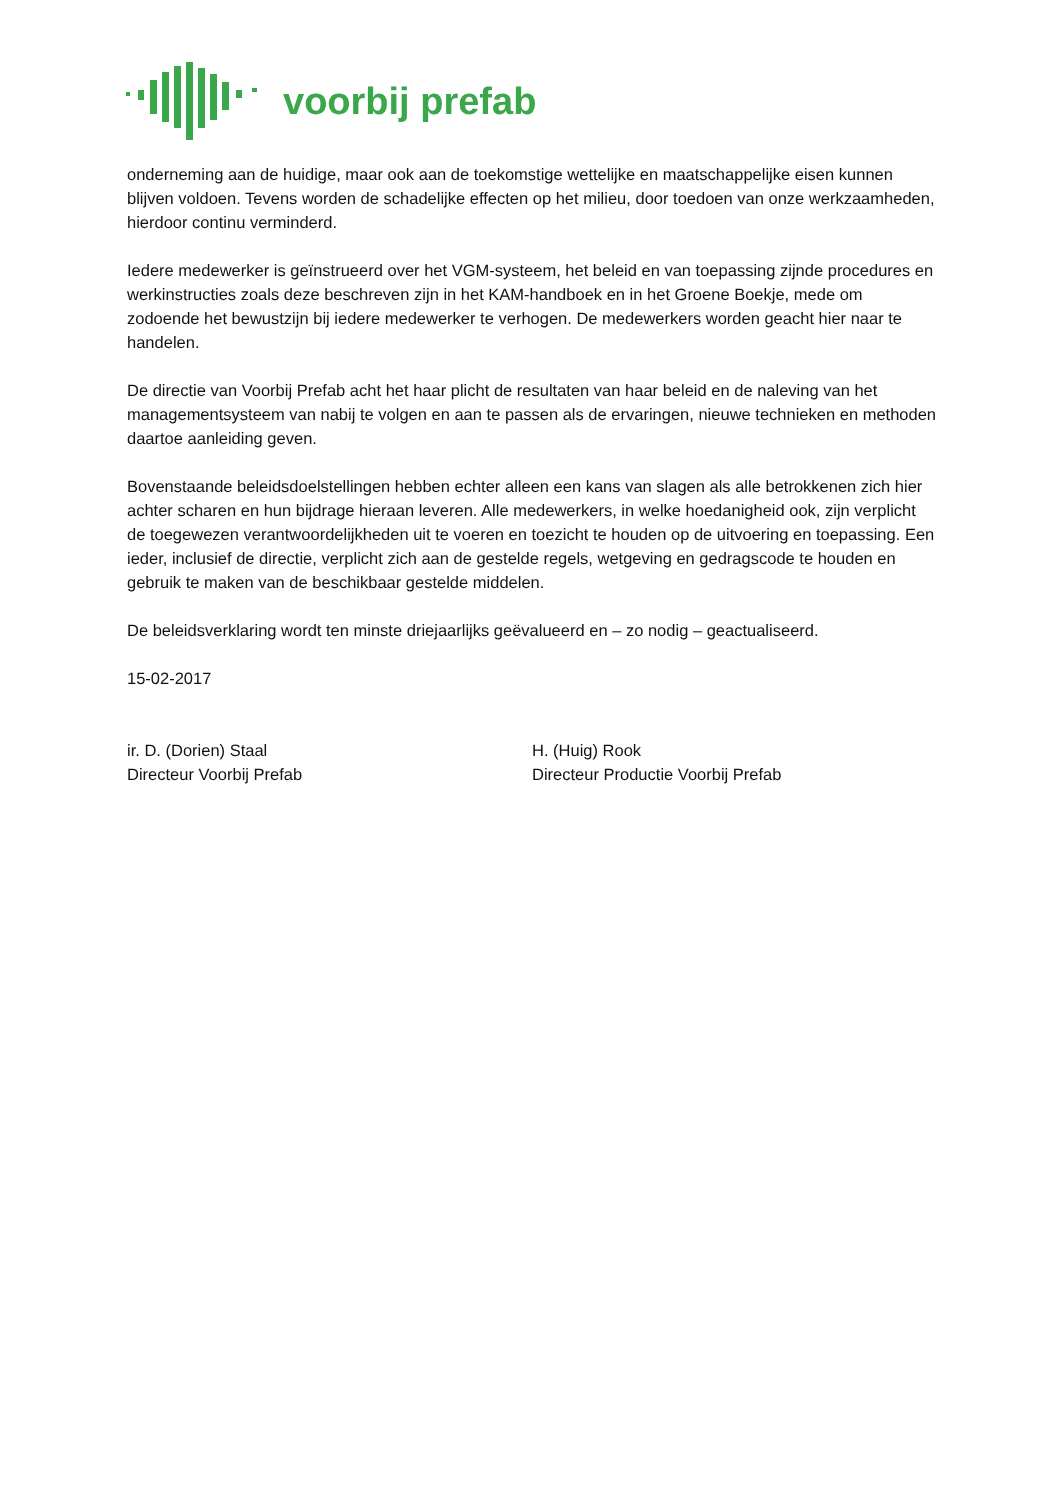voorbij prefab
onderneming aan de huidige, maar ook aan de toekomstige wettelijke en maatschappelijke eisen kunnen blijven voldoen. Tevens worden de schadelijke effecten op het milieu, door toedoen van onze werkzaamheden, hierdoor continu verminderd.
Iedere medewerker is geïnstrueerd over het VGM-systeem, het beleid en van toepassing zijnde procedures en werkinstructies zoals deze beschreven zijn in het KAM-handboek en in het Groene Boekje, mede om zodoende het bewustzijn bij iedere medewerker te verhogen. De medewerkers worden geacht hier naar te handelen.
De directie van Voorbij Prefab acht het haar plicht de resultaten van haar beleid en de naleving van het managementsysteem van nabij te volgen en aan te passen als de ervaringen, nieuwe technieken en methoden daartoe aanleiding geven.
Bovenstaande beleidsdoelstellingen hebben echter alleen een kans van slagen als alle betrokkenen zich hier achter scharen en hun bijdrage hieraan leveren. Alle medewerkers, in welke hoedanigheid ook, zijn verplicht de toegewezen verantwoordelijkheden uit te voeren en toezicht te houden op de uitvoering en toepassing. Een ieder, inclusief de directie, verplicht zich aan de gestelde regels, wetgeving en gedragscode te houden en gebruik te maken van de beschikbaar gestelde middelen.
De beleidsverklaring wordt ten minste driejaarlijks geëvalueerd en – zo nodig – geactualiseerd.
15-02-2017
ir. D. (Dorien) Staal
Directeur Voorbij Prefab
H. (Huig) Rook
Directeur Productie Voorbij Prefab